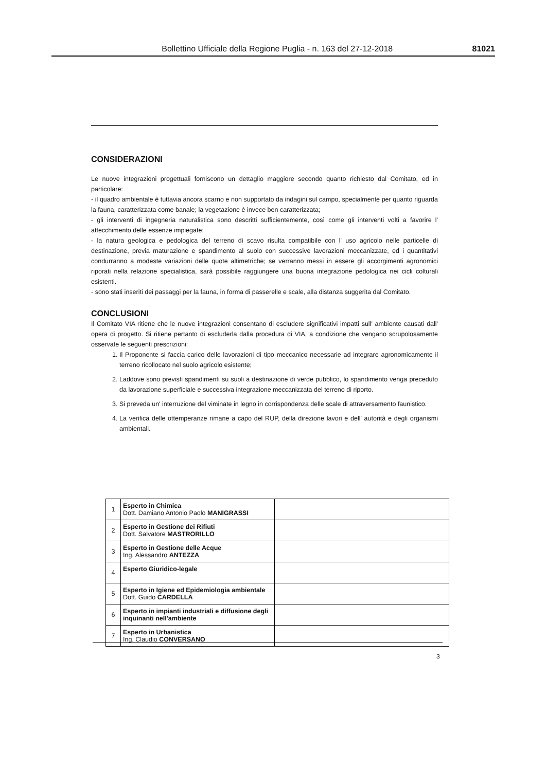Bollettino Ufficiale della Regione Puglia - n. 163 del 27-12-2018 81021
CONSIDERAZIONI
Le nuove integrazioni progettuali forniscono un dettaglio maggiore secondo quanto richiesto dal Comitato, ed in particolare:
- il quadro ambientale è tuttavia ancora scarno e non supportato da indagini sul campo, specialmente per quanto riguarda la fauna, caratterizzata come banale; la vegetazione è invece ben caratterizzata;
- gli interventi di ingegneria naturalistica sono descritti sufficientemente, così come gli interventi volti a favorire l' attecchimento delle essenze impiegate;
- la natura geologica e pedologica del terreno di scavo risulta compatibile con l' uso agricolo nelle particelle di destinazione, previa maturazione e spandimento al suolo con successive lavorazioni meccanizzate, ed i quantitativi condurranno a modeste variazioni delle quote altimetriche; se verranno messi in essere gli accorgimenti agronomici riporati nella relazione specialistica, sarà possibile raggiungere una buona integrazione pedologica nei cicli colturali esistenti.
- sono stati inseriti dei passaggi per la fauna, in forma di passerelle e scale, alla distanza suggerita dal Comitato.
CONCLUSIONI
Il Comitato VIA ritiene che le nuove integrazioni consentano di escludere significativi impatti sull' ambiente causati dall' opera di progetto. Si ritiene pertanto di escluderla dalla procedura di VIA, a condizione che vengano scrupolosamente osservate le seguenti prescrizioni:
1. Il Proponente si faccia carico delle lavorazioni di tipo meccanico necessarie ad integrare agronomicamente il terreno ricollocato nel suolo agricolo esistente;
2. Laddove sono previsti spandimenti su suoli a destinazione di verde pubblico, lo spandimento venga preceduto da lavorazione superficiale e successiva integrazione meccanizzata del terreno di riporto.
3. Si preveda un' interruzione del viminate in legno in corrispondenza delle scale di attraversamento faunistico.
4. La verifica delle ottemperanze rimane a capo del RUP, della direzione lavori e dell' autorità e degli organismi ambientali.
| 1 | Esperto in Chimica Dott. Damiano Antonio Paolo MANIGRASSI | |
| 2 | Esperto in Gestione dei Rifiuti Dott. Salvatore MASTRORILLO | |
| 3 | Esperto in Gestione delle Acque Ing. Alessandro ANTEZZA | |
| 4 | Esperto Giuridico-legale | |
| 5 | Esperto in Igiene ed Epidemiologia ambientale Dott. Guido CARDELLA | |
| 6 | Esperto in impianti industriali e diffusione degli inquinanti nell'ambiente | |
| 7 | Esperto in Urbanistica Ing. Claudio CONVERSANO | |
3